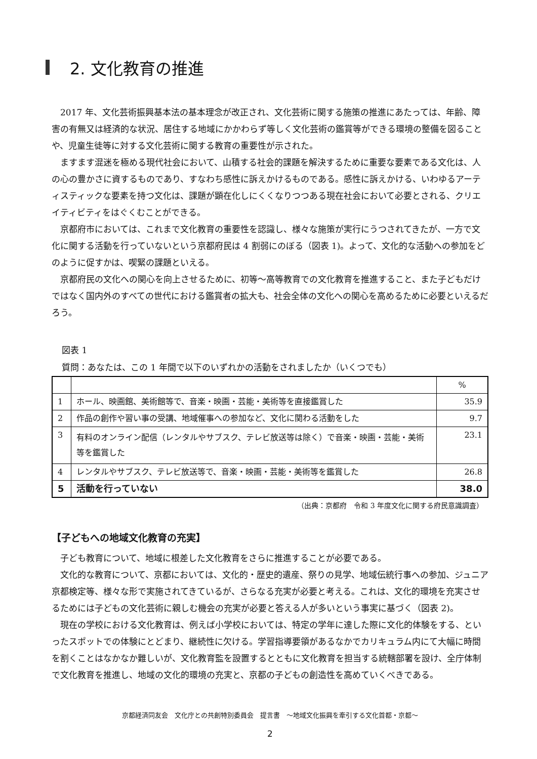2. 文化教育の推進
2017 年、文化芸術振興基本法の基本理念が改正され、文化芸術に関する施策の推進にあたっては、年齢、障害の有無又は経済的な状況、居住する地域にかかわらず等しく文化芸術の鑑賞等ができる環境の整備を図ることや、児童生徒等に対する文化芸術に関する教育の重要性が示された。
ますます混迷を極める現代社会において、山積する社会的課題を解決するために重要な要素である文化は、人の心の豊かさに資するものであり、すなわち感性に訴えかけるものである。感性に訴えかける、いわゆるアーティスティックな要素を持つ文化は、課題が顕在化しにくくなりつつある現在社会において必要とされる、クリエイティビティをはぐくむことができる。
京都府市においては、これまで文化教育の重要性を認識し、様々な施策が実行にうつされてきたが、一方で文化に関する活動を行っていないという京都府民は 4 割弱にのぼる（図表 1)。よって、文化的な活動への参加をどのように促すかは、喫緊の課題といえる。
京都府民の文化への関心を向上させるために、初等～高等教育での文化教育を推進すること、また子どもだけではなく国内外のすべての世代における鑑賞者の拡大も、社会全体の文化への関心を高めるために必要といえるだろう。
図表 1
質問：あなたは、この 1 年間で以下のいずれかの活動をされましたか（いくつでも）
| | | % |
| 1 | ホール、映画館、美術館等で、音楽・映画・芸能・美術等を直接鑑賞した | 35.9 |
| 2 | 作品の創作や習い事の受講、地域催事への参加など、文化に関わる活動をした | 9.7 |
| 3 | 有料のオンライン配信（レンタルやサブスク、テレビ放送等は除く）で音楽・映画・芸能・美術等を鑑賞した | 23.1 |
| 4 | レンタルやサブスク、テレビ放送等で、音楽・映画・芸能・美術等を鑑賞した | 26.8 |
| 5 | 活動を行っていない | 38.0 |
（出典：京都府　令和 3 年度文化に関する府民意識調査）
【子どもへの地域文化教育の充実】
子ども教育について、地域に根差した文化教育をさらに推進することが必要である。
文化的な教育について、京都においては、文化的・歴史的遺産、祭りの見学、地域伝統行事への参加、ジュニア京都検定等、様々な形で実施されてきているが、さらなる充実が必要と考える。これは、文化的環境を充実させるためには子どもの文化芸術に親しむ機会の充実が必要と答える人が多いという事実に基づく（図表 2)。
現在の学校における文化教育は、例えば小学校においては、特定の学年に達した際に文化的体験をする、といったスポットでの体験にとどまり、継続性に欠ける。学習指導要領があるなかでカリキュラム内にて大幅に時間を割くことはなかなか難しいが、文化教育監を設置するとともに文化教育を担当する統轄部署を設け、全庁体制で文化教育を推進し、地域の文化的環境の充実と、京都の子どもの創造性を高めていくべきである。
京都経済同友会　文化庁との共創特別委員会　提言書　～地域文化振興を牽引する文化首都・京都～
2